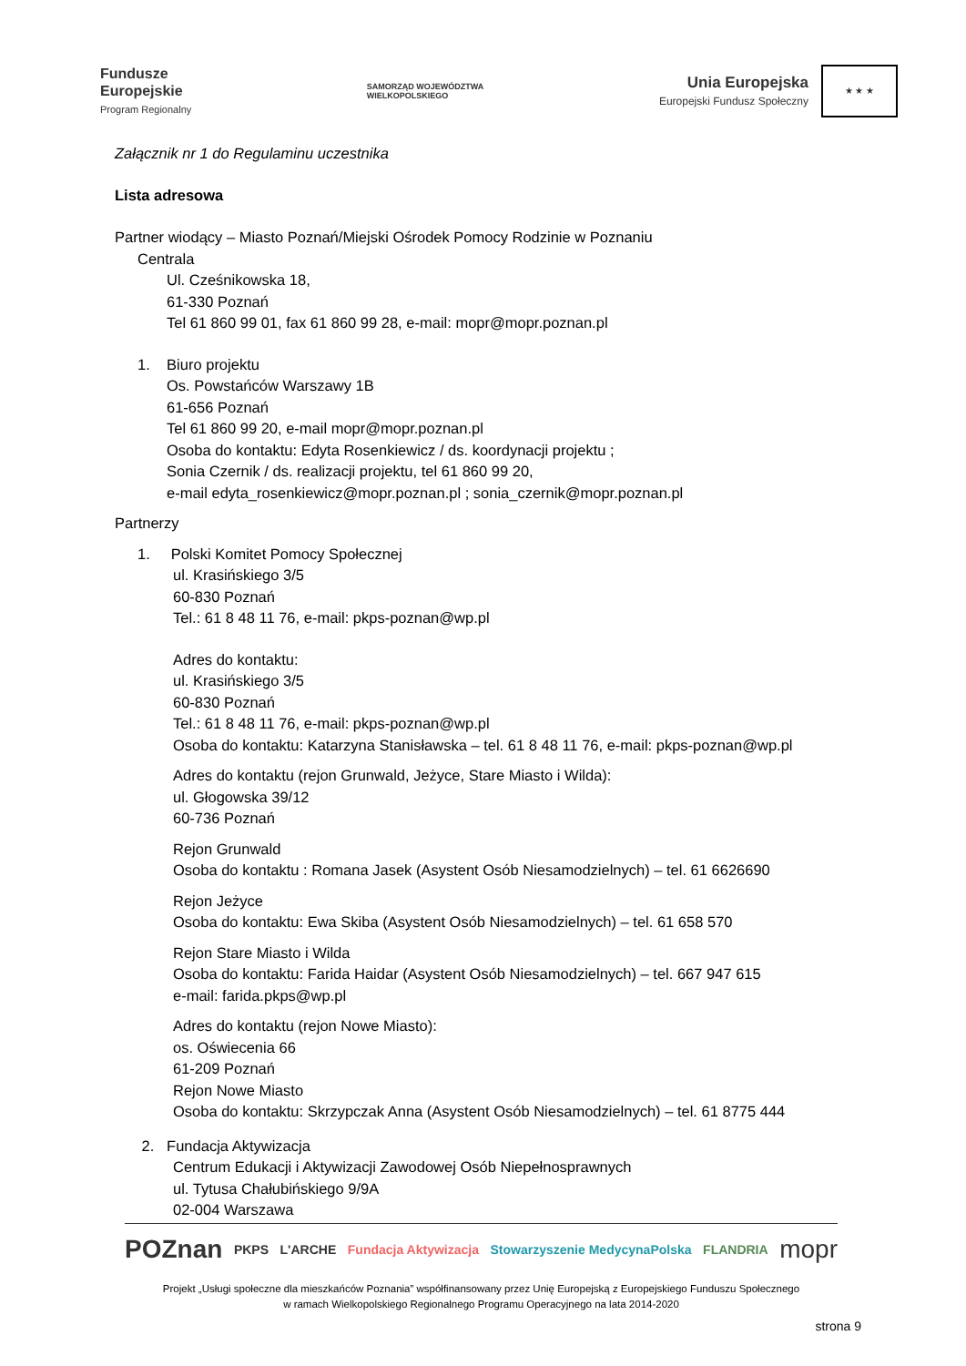Fundusze
Europejskie
Program Regionalny
SAMORZĄD WOJEWÓDZTWA
WIELKOPOLSKIEGO
Unia Europejska
Europejski Fundusz Społeczny
★ ★ ★
Załącznik nr 1 do Regulaminu uczestnika
Lista adresowa
Partner wiodący – Miasto Poznań/Miejski Ośrodek Pomocy Rodzinie w Poznaniu
Centrala
Ul. Cześnikowska 18,
61-330 Poznań
Tel 61 860 99 01, fax 61 860 99 28, e-mail: mopr@mopr.poznan.pl
1. Biuro projektu
Os. Powstańców Warszawy 1B
61-656 Poznań
Tel 61 860 99 20, e-mail mopr@mopr.poznan.pl
Osoba do kontaktu: Edyta Rosenkiewicz / ds. koordynacji projektu ;
Sonia Czernik / ds. realizacji projektu, tel 61 860 99 20,
e-mail edyta_rosenkiewicz@mopr.poznan.pl ; sonia_czernik@mopr.poznan.pl
Partnerzy
1. Polski Komitet Pomocy Społecznej
ul. Krasińskiego 3/5
60-830 Poznań
Tel.: 61 8 48 11 76, e-mail: pkps-poznan@wp.pl
Adres do kontaktu:
ul. Krasińskiego 3/5
60-830 Poznań
Tel.: 61 8 48 11 76, e-mail: pkps-poznan@wp.pl
Osoba do kontaktu: Katarzyna Stanisławska – tel. 61 8 48 11 76, e-mail: pkps-poznan@wp.pl
Adres do kontaktu (rejon Grunwald, Jeżyce, Stare Miasto i Wilda):
ul. Głogowska 39/12
60-736 Poznań
Rejon Grunwald
Osoba do kontaktu : Romana Jasek (Asystent Osób Niesamodzielnych) – tel. 61 6626690
Rejon Jeżyce
Osoba do kontaktu: Ewa Skiba (Asystent Osób Niesamodzielnych) – tel. 61 658 570
Rejon Stare Miasto i Wilda
Osoba do kontaktu: Farida Haidar (Asystent Osób Niesamodzielnych) – tel. 667 947 615
e-mail: farida.pkps@wp.pl
Adres do kontaktu (rejon Nowe Miasto):
os. Oświecenia 66
61-209 Poznań
Rejon Nowe Miasto
Osoba do kontaktu: Skrzypczak Anna (Asystent Osób Niesamodzielnych) – tel. 61 8775 444
2. Fundacja Aktywizacja
Centrum Edukacji i Aktywizacji Zawodowej Osób Niepełnosprawnych
ul. Tytusa Chałubińskiego 9/9A
02-004 Warszawa
POZnan PKPS L'ARCHE Fundacja Aktywizacja Stowarzyszenie MedycynaPolska FLANDRIA mopr
Projekt „Usługi społeczne dla mieszkańców Poznania” współfinansowany przez Unię Europejską z Europejskiego Funduszu Społecznego
w ramach Wielkopolskiego Regionalnego Programu Operacyjnego na lata 2014-2020
strona 9